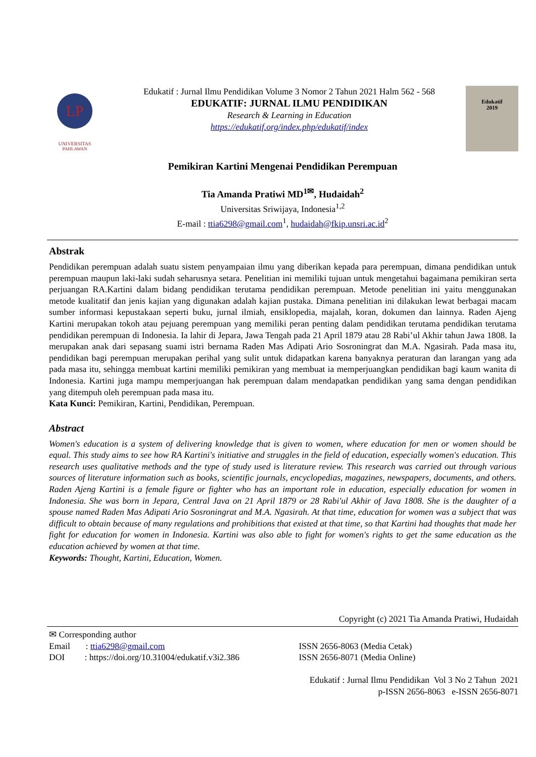LP
UNIVERSITAS
PAHLAWAN
Edukatif : Jurnal Ilmu Pendidikan Volume 3 Nomor 2 Tahun 2021 Halm 562 - 568
EDUKATIF: JURNAL ILMU PENDIDIKAN
Research & Learning in Education
https://edukatif.org/index.php/edukatif/index
Edukatif
2019
Pemikiran Kartini Mengenai Pendidikan Perempuan
Tia Amanda Pratiwi MD<sup>1✉</sup>, Hudaidah<sup>2</sup>
Universitas Sriwijaya, Indonesia<sup>1,2</sup>
E-mail : ttia6298@gmail.com<sup>1</sup>, hudaidah@fkip.unsri.ac.id<sup>2</sup>
Abstrak
Pendidikan perempuan adalah suatu sistem penyampaian ilmu yang diberikan kepada para perempuan, dimana pendidikan untuk perempuan maupun laki-laki sudah seharusnya setara. Penelitian ini memiliki tujuan untuk mengetahui bagaimana pemikiran serta perjuangan RA.Kartini dalam bidang pendidikan terutama pendidikan perempuan. Metode penelitian ini yaitu menggunakan metode kualitatif dan jenis kajian yang digunakan adalah kajian pustaka. Dimana penelitian ini dilakukan lewat berbagai macam sumber informasi kepustakaan seperti buku, jurnal ilmiah, ensiklopedia, majalah, koran, dokumen dan lainnya. Raden Ajeng Kartini merupakan tokoh atau pejuang perempuan yang memiliki peran penting dalam pendidikan terutama pendidikan terutama pendidikan perempuan di Indonesia. Ia lahir di Jepara, Jawa Tengah pada 21 April 1879 atau 28 Rabi’ul Akhir tahun Jawa 1808. Ia merupakan anak dari sepasang suami istri bernama Raden Mas Adipati Ario Sosroningrat dan M.A. Ngasirah. Pada masa itu, pendidikan bagi perempuan merupakan perihal yang sulit untuk didapatkan karena banyaknya peraturan dan larangan yang ada pada masa itu, sehingga membuat kartini memiliki pemikiran yang membuat ia memperjuangkan pendidikan bagi kaum wanita di Indonesia. Kartini juga mampu memperjuangan hak perempuan dalam mendapatkan pendidikan yang sama dengan pendidikan yang ditempuh oleh perempuan pada masa itu.
Kata Kunci: Pemikiran, Kartini, Pendidikan, Perempuan.
Abstract
Women's education is a system of delivering knowledge that is given to women, where education for men or women should be equal. This study aims to see how RA Kartini's initiative and struggles in the field of education, especially women's education. This research uses qualitative methods and the type of study used is literature review. This research was carried out through various sources of literature information such as books, scientific journals, encyclopedias, magazines, newspapers, documents, and others. Raden Ajeng Kartini is a female figure or fighter who has an important role in education, especially education for women in Indonesia. She was born in Jepara, Central Java on 21 April 1879 or 28 Rabi'ul Akhir of Java 1808. She is the daughter of a spouse named Raden Mas Adipati Ario Sosroningrat and M.A. Ngasirah. At that time, education for women was a subject that was difficult to obtain because of many regulations and prohibitions that existed at that time, so that Kartini had thoughts that made her fight for education for women in Indonesia. Kartini was also able to fight for women's rights to get the same education as the education achieved by women at that time.
Keywords: Thought, Kartini, Education, Women.
Copyright (c) 2021 Tia Amanda Pratiwi, Hudaidah
✉ Corresponding author
Email : ttia6298@gmail.com ISSN 2656-8063 (Media Cetak)
DOI : https://doi.org/10.31004/edukatif.v3i2.386 ISSN 2656-8071 (Media Online)
Edukatif : Jurnal Ilmu Pendidikan Vol 3 No 2 Tahun 2021
p-ISSN 2656-8063 e-ISSN 2656-8071